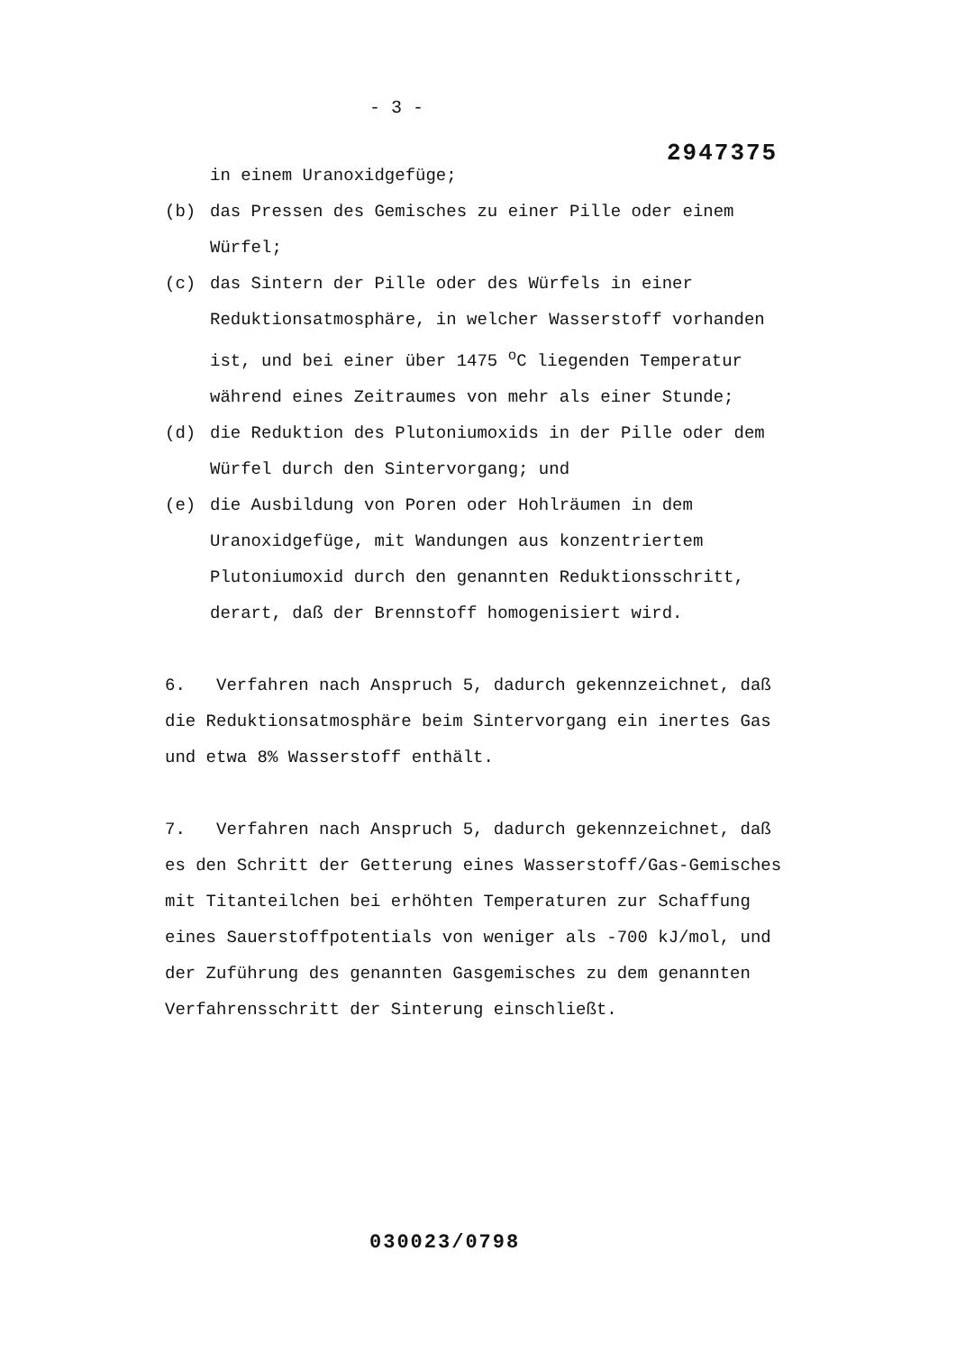- 3 -
2947375
in einem Uranoxidgefüge;
(b) das Pressen des Gemisches zu einer Pille oder einem Würfel;
(c) das Sintern der Pille oder des Würfels in einer Reduktionsatmosphäre, in welcher Wasserstoff vorhanden ist, und bei einer über 1475 <sup>o</sup>C liegenden Temperatur während eines Zeitraumes von mehr als einer Stunde;
(d) die Reduktion des Plutoniumoxids in der Pille oder dem Würfel durch den Sintervorgang; und
(e) die Ausbildung von Poren oder Hohlräumen in dem Uranoxidgefüge, mit Wandungen aus konzentriertem Plutoniumoxid durch den genannten Reduktionsschritt, derart, daß der Brennstoff homogenisiert wird.
6. Verfahren nach Anspruch 5, dadurch gekennzeichnet, daß die Reduktionsatmosphäre beim Sintervorgang ein inertes Gas und etwa 8% Wasserstoff enthält.
7. Verfahren nach Anspruch 5, dadurch gekennzeichnet, daß es den Schritt der Getterung eines Wasserstoff/Gas-Gemisches mit Titanteilchen bei erhöhten Temperaturen zur Schaffung eines Sauerstoffpotentials von weniger als -700 kJ/mol, und der Zuführung des genannten Gasgemisches zu dem genannten Verfahrensschritt der Sinterung einschließt.
030023/0798